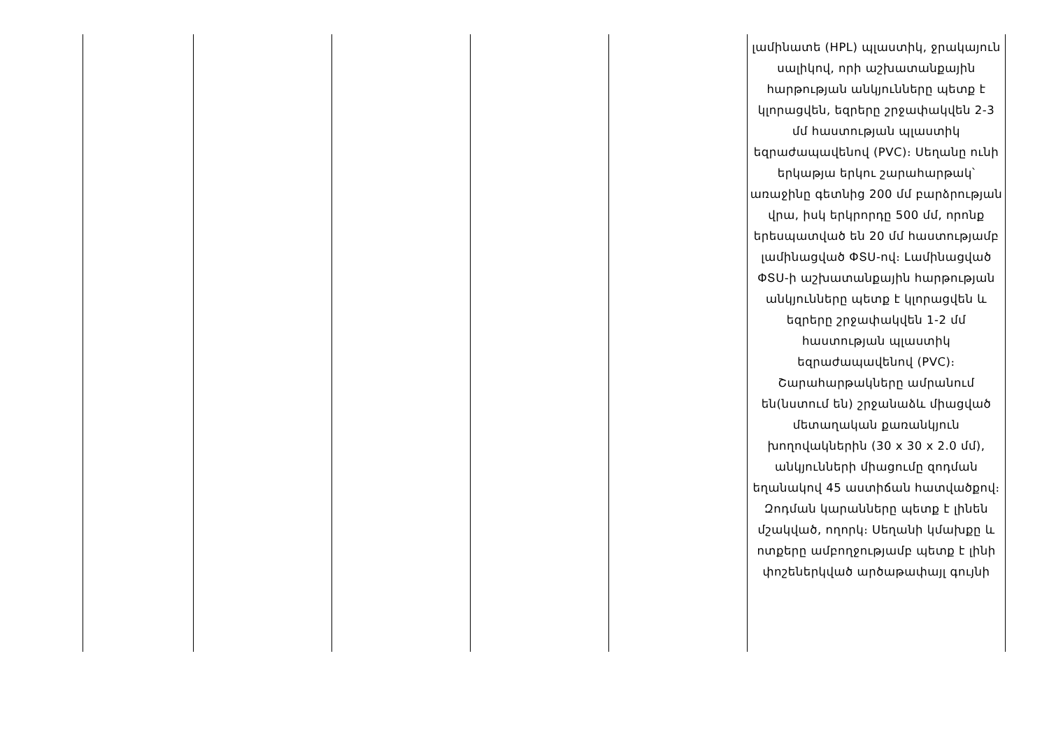| | | | | | լամինատե (HPL) պլաստիկ, ջրակայուն սալիկով, որի աշխատանքային հարթության անկյունները պետք է կլորացվեն, եզրերը շրջափակվեն 2-3 մմ հաստության պլաստիկ եզրաժապավենով (PVC)։ Սեղանը ունի երկաթյա երկու շարահարթակ՝ առաջինը գետնից 200 մմ բարձրության վրա, իսկ երկրորդը 500 մմ, որոնք երեսպատված են 20 մմ հաստությամբ լամինացված ՓՏՍ-ով։ Լամինացված ՓՏՍ-ի աշխատանքային հարթության անկյունները պետք է կլորացվեն և եզրերը շրջափակվեն 1-2 մմ հաստության պլաստիկ եզրաժապավենով (PVC)։ Շարահարթակները ամրանում են(նստում են) շրջանաձև միացված մետաղական քառանկյուն խողովակներին (30 x 30 x 2.0 մմ), անկյունների միացումը զոդման եղանակով 45 աստիճան հատվածքով։ Զոդման կարանները պետք է լինեն մշակված, ողորկ։ Սեղանի կմախքը և ոտքերը ամբողջությամբ պետք է լինի փոշեներկված արծաթափայլ գույնի |